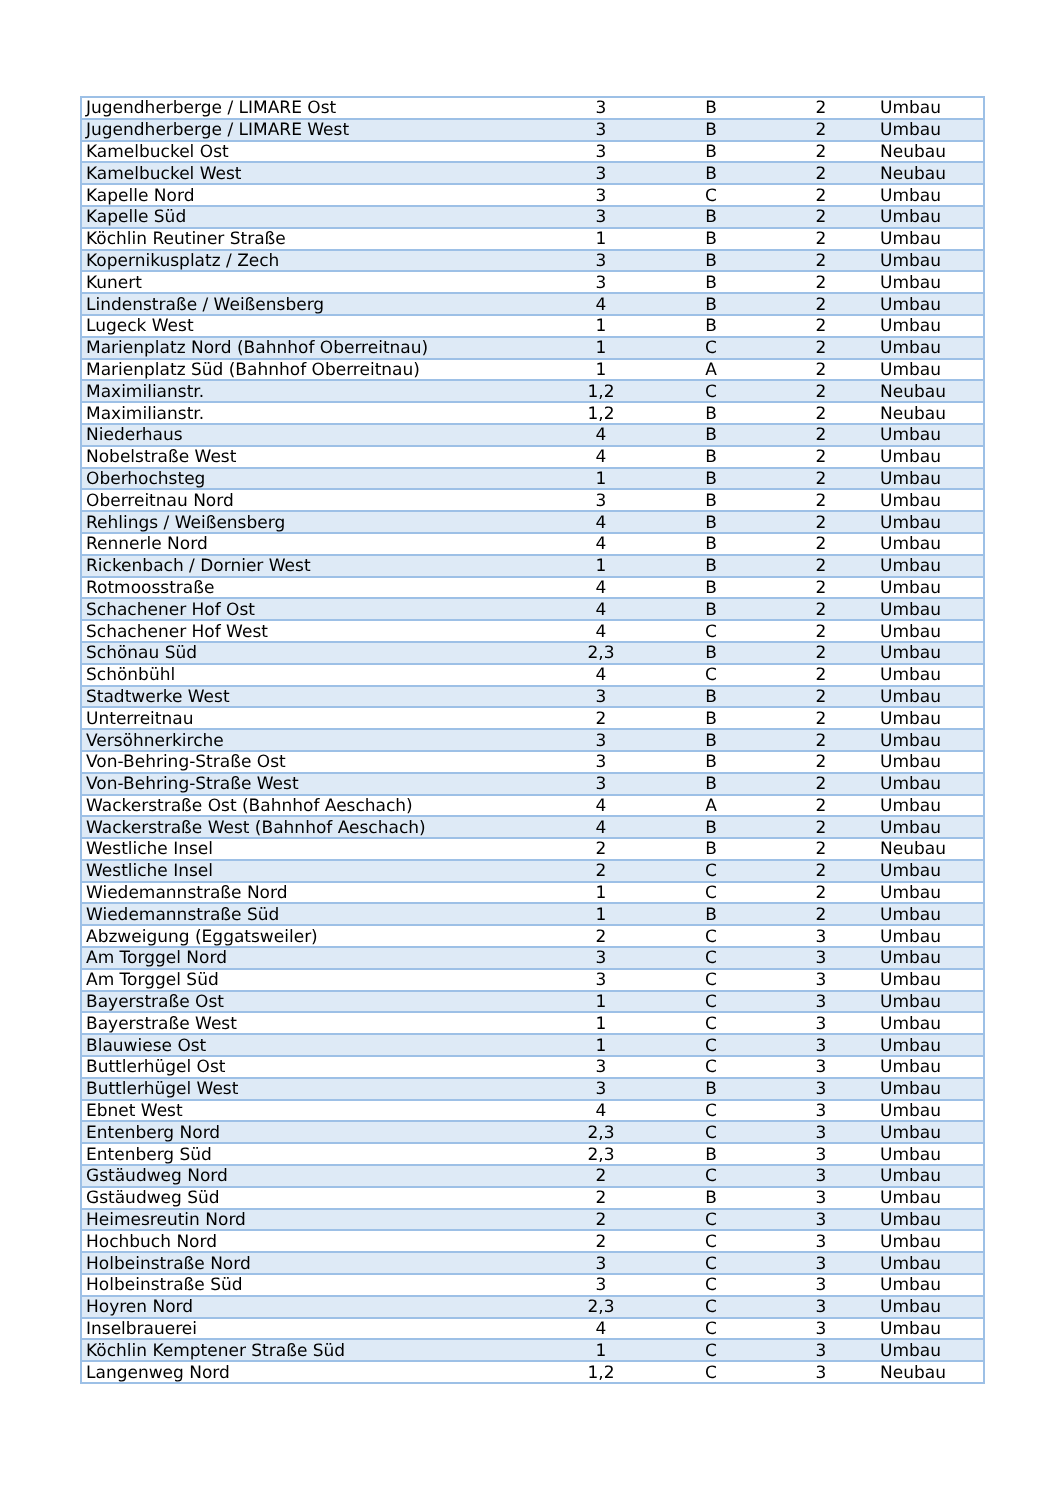| Jugendherberge / LIMARE Ost | 3 | B | 2 | Umbau |
| Jugendherberge / LIMARE West | 3 | B | 2 | Umbau |
| Kamelbuckel Ost | 3 | B | 2 | Neubau |
| Kamelbuckel West | 3 | B | 2 | Neubau |
| Kapelle Nord | 3 | C | 2 | Umbau |
| Kapelle Süd | 3 | B | 2 | Umbau |
| Köchlin Reutiner Straße | 1 | B | 2 | Umbau |
| Kopernikusplatz / Zech | 3 | B | 2 | Umbau |
| Kunert | 3 | B | 2 | Umbau |
| Lindenstraße / Weißensberg | 4 | B | 2 | Umbau |
| Lugeck West | 1 | B | 2 | Umbau |
| Marienplatz Nord (Bahnhof Oberreitnau) | 1 | C | 2 | Umbau |
| Marienplatz Süd (Bahnhof Oberreitnau) | 1 | A | 2 | Umbau |
| Maximilianstr. | 1,2 | C | 2 | Neubau |
| Maximilianstr. | 1,2 | B | 2 | Neubau |
| Niederhaus | 4 | B | 2 | Umbau |
| Nobelstraße West | 4 | B | 2 | Umbau |
| Oberhochsteg | 1 | B | 2 | Umbau |
| Oberreitnau Nord | 3 | B | 2 | Umbau |
| Rehlings / Weißensberg | 4 | B | 2 | Umbau |
| Rennerle Nord | 4 | B | 2 | Umbau |
| Rickenbach / Dornier West | 1 | B | 2 | Umbau |
| Rotmoosstraße | 4 | B | 2 | Umbau |
| Schachener Hof Ost | 4 | B | 2 | Umbau |
| Schachener Hof West | 4 | C | 2 | Umbau |
| Schönau Süd | 2,3 | B | 2 | Umbau |
| Schönbühl | 4 | C | 2 | Umbau |
| Stadtwerke West | 3 | B | 2 | Umbau |
| Unterreitnau | 2 | B | 2 | Umbau |
| Versöhnerkirche | 3 | B | 2 | Umbau |
| Von-Behring-Straße Ost | 3 | B | 2 | Umbau |
| Von-Behring-Straße West | 3 | B | 2 | Umbau |
| Wackerstraße Ost (Bahnhof Aeschach) | 4 | A | 2 | Umbau |
| Wackerstraße West (Bahnhof Aeschach) | 4 | B | 2 | Umbau |
| Westliche Insel | 2 | B | 2 | Neubau |
| Westliche Insel | 2 | C | 2 | Umbau |
| Wiedemannstraße Nord | 1 | C | 2 | Umbau |
| Wiedemannstraße Süd | 1 | B | 2 | Umbau |
| Abzweigung (Eggatsweiler) | 2 | C | 3 | Umbau |
| Am Torggel Nord | 3 | C | 3 | Umbau |
| Am Torggel Süd | 3 | C | 3 | Umbau |
| Bayerstraße Ost | 1 | C | 3 | Umbau |
| Bayerstraße West | 1 | C | 3 | Umbau |
| Blauwiese Ost | 1 | C | 3 | Umbau |
| Buttlerhügel Ost | 3 | C | 3 | Umbau |
| Buttlerhügel West | 3 | B | 3 | Umbau |
| Ebnet West | 4 | C | 3 | Umbau |
| Entenberg Nord | 2,3 | C | 3 | Umbau |
| Entenberg Süd | 2,3 | B | 3 | Umbau |
| Gstäudweg Nord | 2 | C | 3 | Umbau |
| Gstäudweg Süd | 2 | B | 3 | Umbau |
| Heimesreutin Nord | 2 | C | 3 | Umbau |
| Hochbuch Nord | 2 | C | 3 | Umbau |
| Holbeinstraße Nord | 3 | C | 3 | Umbau |
| Holbeinstraße Süd | 3 | C | 3 | Umbau |
| Hoyren Nord | 2,3 | C | 3 | Umbau |
| Inselbrauerei | 4 | C | 3 | Umbau |
| Köchlin Kemptener Straße Süd | 1 | C | 3 | Umbau |
| Langenweg Nord | 1,2 | C | 3 | Neubau |